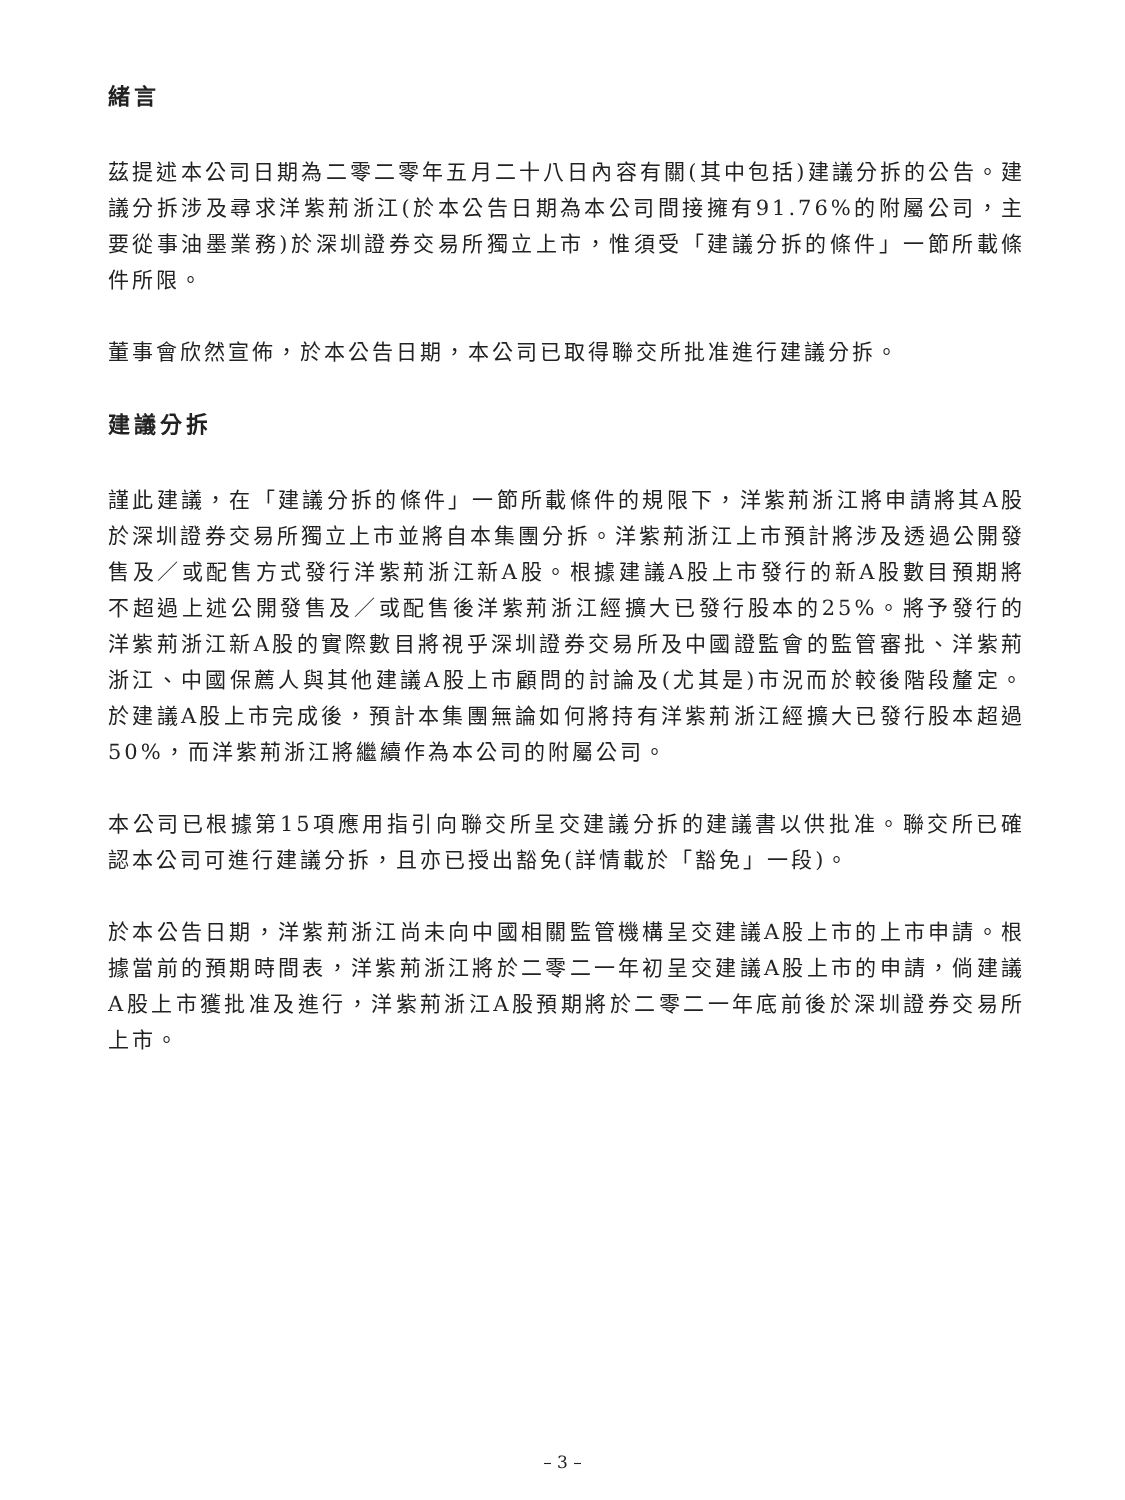緒言
茲提述本公司日期為二零二零年五月二十八日內容有關(其中包括)建議分拆的公告。建議分拆涉及尋求洋紫荊浙江(於本公告日期為本公司間接擁有91.76%的附屬公司，主要從事油墨業務)於深圳證券交易所獨立上市，惟須受「建議分拆的條件」一節所載條件所限。
董事會欣然宣佈，於本公告日期，本公司已取得聯交所批准進行建議分拆。
建議分拆
謹此建議，在「建議分拆的條件」一節所載條件的規限下，洋紫荊浙江將申請將其A股於深圳證券交易所獨立上市並將自本集團分拆。洋紫荊浙江上市預計將涉及透過公開發售及／或配售方式發行洋紫荊浙江新A股。根據建議A股上市發行的新A股數目預期將不超過上述公開發售及／或配售後洋紫荊浙江經擴大已發行股本的25%。將予發行的洋紫荊浙江新A股的實際數目將視乎深圳證券交易所及中國證監會的監管審批、洋紫荊浙江、中國保薦人與其他建議A股上市顧問的討論及(尤其是)市況而於較後階段釐定。於建議A股上市完成後，預計本集團無論如何將持有洋紫荊浙江經擴大已發行股本超過50%，而洋紫荊浙江將繼續作為本公司的附屬公司。
本公司已根據第15項應用指引向聯交所呈交建議分拆的建議書以供批准。聯交所已確認本公司可進行建議分拆，且亦已授出豁免(詳情載於「豁免」一段)。
於本公告日期，洋紫荊浙江尚未向中國相關監管機構呈交建議A股上市的上市申請。根據當前的預期時間表，洋紫荊浙江將於二零二一年初呈交建議A股上市的申請，倘建議A股上市獲批准及進行，洋紫荊浙江A股預期將於二零二一年底前後於深圳證券交易所上市。
– 3 –